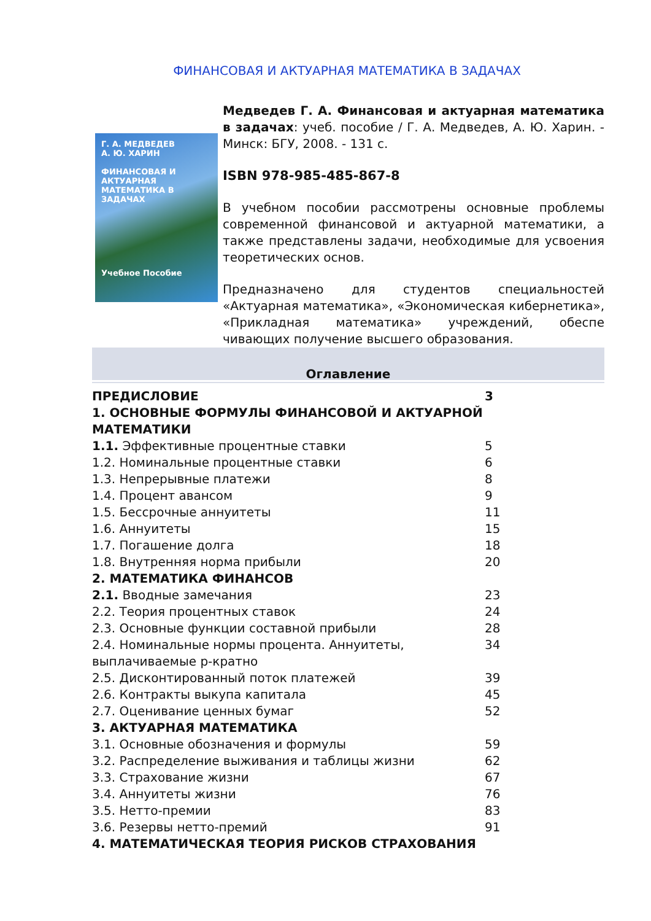ФИНАНСОВАЯ И АКТУАРНАЯ МАТЕМАТИКА В ЗАДАЧАХ
Г. А. МЕДВЕДЕВ
А. Ю. ХАРИН
ФИНАНСОВАЯ И АКТУАРНАЯ МАТЕМАТИКА В ЗАДАЧАХ
Учебное Пособие
Медведев Г. А. Финансовая и актуарная математика в задачах: учеб. пособие / Г. А. Медведев, А. Ю. Харин. - Минск: БГУ, 2008. - 131 с.
ISBN 978-985-485-867-8
В учебном пособии рассмотрены основные проблемы современной финансовой и актуарной математики, а также представлены задачи, необходимые для усвоения теоретических основ.
Предназначено для студентов специальностей «Актуарная математика», «Экономическая кибернетика», «Прикладная математика» учреждений, обеспе чивающих получение высшего образования.
Оглавление
| ПРЕДИСЛОВИЕ | 3 |
| 1. ОСНОВНЫЕ ФОРМУЛЫ ФИНАНСОВОЙ И АКТУАРНОЙ МАТЕМАТИКИ | |
| 1.1. Эффективные процентные ставки | 5 |
| 1.2. Номинальные процентные ставки | 6 |
| 1.3. Непрерывные платежи | 8 |
| 1.4. Процент авансом | 9 |
| 1.5. Бессрочные аннуитеты | 11 |
| 1.6. Аннуитеты | 15 |
| 1.7. Погашение долга | 18 |
| 1.8. Внутренняя норма прибыли | 20 |
| 2. МАТЕМАТИКА ФИНАНСОВ | |
| 2.1. Вводные замечания | 23 |
| 2.2. Теория процентных ставок | 24 |
| 2.3. Основные функции составной прибыли | 28 |
| 2.4. Номинальные нормы процента. Аннуитеты, выплачиваемые p-кратно | 34 |
| 2.5. Дисконтированный поток платежей | 39 |
| 2.6. Контракты выкупа капитала | 45 |
| 2.7. Оценивание ценных бумаг | 52 |
| 3. АКТУАРНАЯ МАТЕМАТИКА | |
| 3.1. Основные обозначения и формулы | 59 |
| 3.2. Распределение выживания и таблицы жизни | 62 |
| 3.3. Страхование жизни | 67 |
| 3.4. Аннуитеты жизни | 76 |
| 3.5. Нетто-премии | 83 |
| 3.6. Резервы нетто-премий | 91 |
| 4. МАТЕМАТИЧЕСКАЯ ТЕОРИЯ РИСКОВ СТРАХОВАНИЯ | |